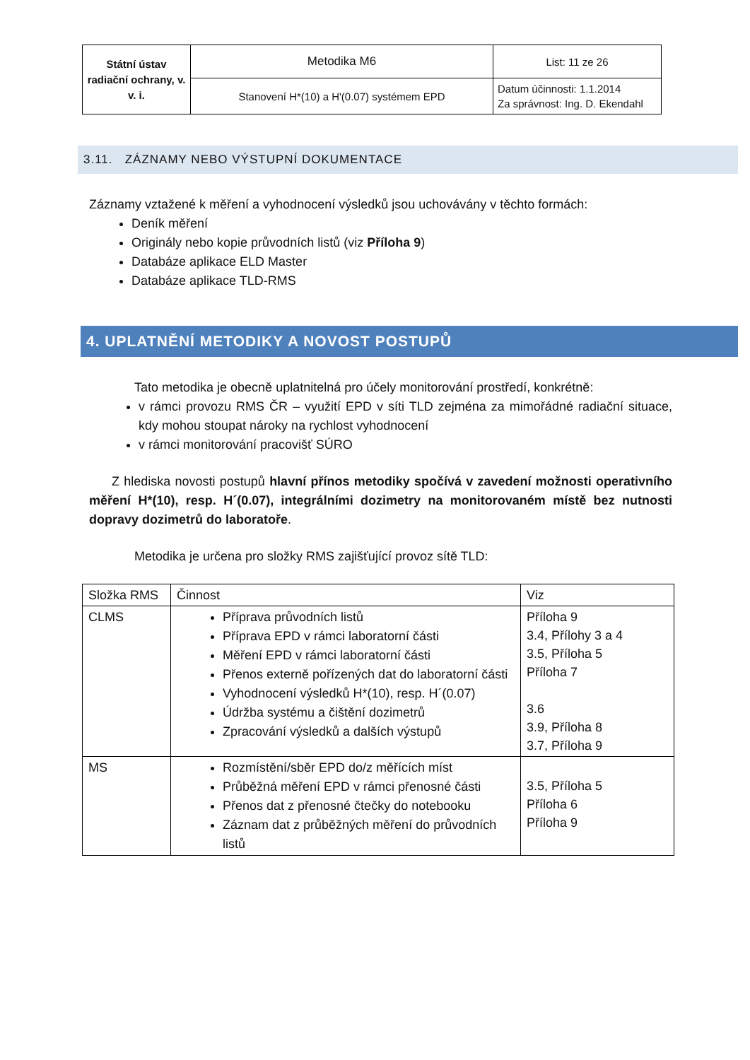| Státní ústav radiační ochrany, v. v. i. | Metodika M6 | List: 11 ze 26 |
| | Stanovení H*(10) a H'(0.07) systémem EPD | Datum účinnosti: 1.1.2014 Za správnost: Ing. D. Ekendahl |
3.11. ZÁZNAMY NEBO VÝSTUPNÍ DOKUMENTACE
Záznamy vztažené k měření a vyhodnocení výsledků jsou uchovávány v těchto formách:
Deník měření
Originály nebo kopie průvodních listů (viz Příloha 9)
Databáze aplikace ELD Master
Databáze aplikace TLD-RMS
4. UPLATNĚNÍ METODIKY A NOVOST POSTUPŮ
Tato metodika je obecně uplatnitelná pro účely monitorování prostředí, konkrétně:
v rámci provozu RMS ČR – využití EPD v síti TLD zejména za mimořádné radiační situace, kdy mohou stoupat nároky na rychlost vyhodnocení
v rámci monitorování pracovišť SÚRO
Z hlediska novosti postupů hlavní přínos metodiky spočívá v zavedení možnosti operativního měření H*(10), resp. H´(0.07), integrálními dozimetry na monitorovaném místě bez nutnosti dopravy dozimetrů do laboratoře.
Metodika je určena pro složky RMS zajišťující provoz sítě TLD:
| Složka RMS | Činnost | Viz |
| --- | --- | --- |
| CLMS | Příprava průvodních listů Příprava EPD v rámci laboratorní části Měření EPD v rámci laboratorní části Přenos externě pořízených dat do laboratorní části Vyhodnocení výsledků H*(10), resp. H´(0.07) Údržba systému a čištění dozimetrů Zpracování výsledků a dalších výstupů | Příloha 9 3.4, Přílohy 3 a 4 3.5, Příloha 5 Příloha 7 3.6 3.9, Příloha 8 3.7, Příloha 9 |
| MS | Rozmístění/sběr EPD do/z měřících míst Průběžná měření EPD v rámci přenosné části Přenos dat z přenosné čtečky do notebooku Záznam dat z průběžných měření do průvodních listů | 3.5, Příloha 5 Příloha 6 Příloha 9 |